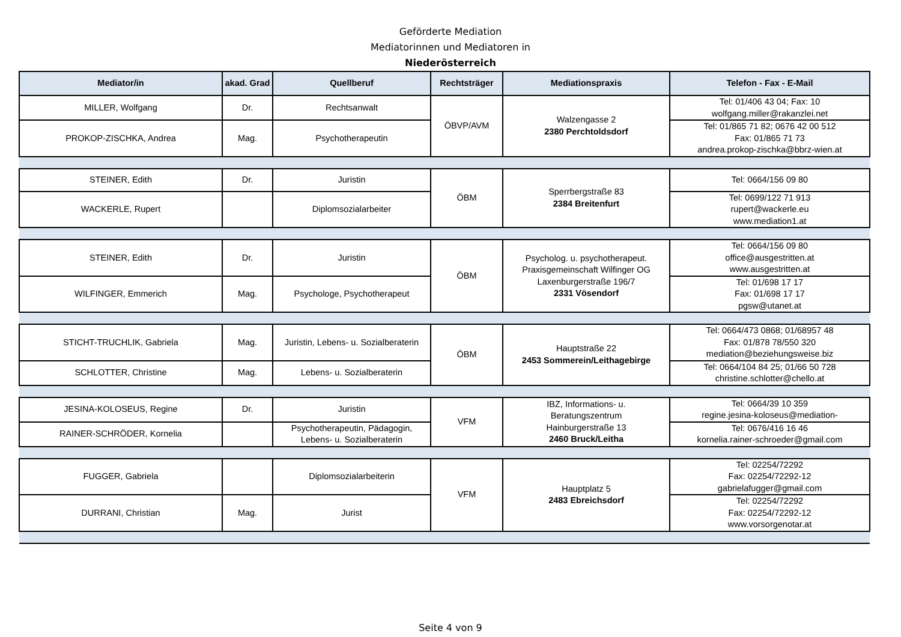Geförderte Mediation
Mediatorinnen und Mediatoren in
Niederösterreich
| Mediator/in | akad. Grad | Quellberuf | Rechtsträger | Mediationspraxis | Telefon - Fax - E-Mail |
| --- | --- | --- | --- | --- | --- |
| MILLER, Wolfgang | Dr. | Rechtsanwalt | ÖBVP/AVM | Walzengasse 2 2380 Perchtoldsdorf | Tel: 01/406 43 04; Fax: 10 wolfgang.miller@rakanzlei.net |
| PROKOP-ZISCHKA, Andrea | Mag. | Psychotherapeutin | | | Tel: 01/865 71 82; 0676 42 00 512 Fax: 01/865 71 73 andrea.prokop-zischka@bbrz-wien.at |
| STEINER, Edith | Dr. | Juristin | ÖBM | Sperrbergstraße 83 2384 Breitenfurt | Tel: 0664/156 09 80 |
| WACKERLE, Rupert | | Diplomsozialarbeiter | | | Tel: 0699/122 71 913 rupert@wackerle.eu www.mediation1.at |
| STEINER, Edith | Dr. | Juristin | ÖBM | Psycholog. u. psychotherapeut. Praxisgemeinschaft Wilfinger OG Laxenburgerstraße 196/7 2331 Vösendorf | Tel: 0664/156 09 80 office@ausgestritten.at www.ausgestritten.at |
| WILFINGER, Emmerich | Mag. | Psychologe, Psychotherapeut | | | Tel: 01/698 17 17 Fax: 01/698 17 17 pgsw@utanet.at |
| STICHT-TRUCHLIK, Gabriela | Mag. | Juristin, Lebens- u. Sozialberaterin | ÖBM | Hauptstraße 22 2453 Sommerein/Leithagebirge | Tel: 0664/473 0868; 01/68957 48 Fax: 01/878 78/550 320 mediation@beziehungsweise.biz |
| SCHLOTTER, Christine | Mag. | Lebens- u. Sozialberaterin | | | Tel: 0664/104 84 25; 01/66 50 728 christine.schlotter@chello.at |
| JESINA-KOLOSEUS, Regine | Dr. | Juristin | VFM | IBZ, Informations- u. Beratungszentrum Hainburgerstraße 13 2460 Bruck/Leitha | Tel: 0664/39 10 359 regine.jesina-koloseus@mediation- |
| RAINER-SCHRÖDER, Kornelia | | Psychotherapeutin, Pädagogin, Lebens- u. Sozialberaterin | | | Tel: 0676/416 16 46 kornelia.rainer-schroeder@gmail.com |
| FUGGER, Gabriela | | Diplomsozialarbeiterin | VFM | Hauptplatz 5 2483 Ebreichsdorf | Tel: 02254/72292 Fax: 02254/72292-12 gabrielafugger@gmail.com |
| DURRANI, Christian | Mag. | Jurist | | | Tel: 02254/72292 Fax: 02254/72292-12 www.vorsorgenotar.at |
Seite 4 von 9